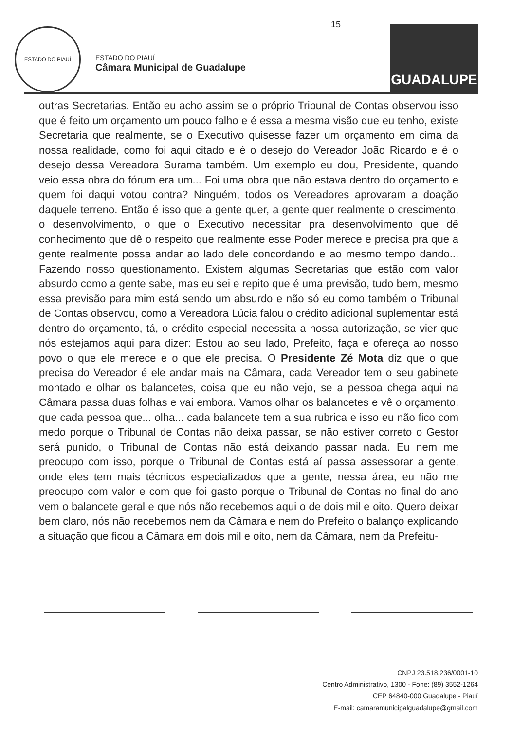ESTADO DO PIAUÍ
ESTADO DO PIAUÍ
Câmara Municipal de Guadalupe
15
GUADALUPE
outras Secretarias. Então eu acho assim se o próprio Tribunal de Contas observou isso que é feito um orçamento um pouco falho e é essa a mesma visão que eu tenho, existe Secretaria que realmente, se o Executivo quisesse fazer um orçamento em cima da nossa realidade, como foi aqui citado e é o desejo do Vereador João Ricardo e é o desejo dessa Vereadora Surama também. Um exemplo eu dou, Presidente, quando veio essa obra do fórum era um... Foi uma obra que não estava dentro do orçamento e quem foi daqui votou contra? Ninguém, todos os Vereadores aprovaram a doação daquele terreno. Então é isso que a gente quer, a gente quer realmente o crescimento, o desenvolvimento, o que o Executivo necessitar pra desenvolvimento que dê conhecimento que dê o respeito que realmente esse Poder merece e precisa pra que a gente realmente possa andar ao lado dele concordando e ao mesmo tempo dando... Fazendo nosso questionamento. Existem algumas Secretarias que estão com valor absurdo como a gente sabe, mas eu sei e repito que é uma previsão, tudo bem, mesmo essa previsão para mim está sendo um absurdo e não só eu como também o Tribunal de Contas observou, como a Vereadora Lúcia falou o crédito adicional suplementar está dentro do orçamento, tá, o crédito especial necessita a nossa autorização, se vier que nós estejamos aqui para dizer: Estou ao seu lado, Prefeito, faça e ofereça ao nosso povo o que ele merece e o que ele precisa. O Presidente Zé Mota diz que o que precisa do Vereador é ele andar mais na Câmara, cada Vereador tem o seu gabinete montado e olhar os balancetes, coisa que eu não vejo, se a pessoa chega aqui na Câmara passa duas folhas e vai embora. Vamos olhar os balancetes e vê o orçamento, que cada pessoa que... olha... cada balancete tem a sua rubrica e isso eu não fico com medo porque o Tribunal de Contas não deixa passar, se não estiver correto o Gestor será punido, o Tribunal de Contas não está deixando passar nada. Eu nem me preocupo com isso, porque o Tribunal de Contas está aí passa assessorar a gente, onde eles tem mais técnicos especializados que a gente, nessa área, eu não me preocupo com valor e com que foi gasto porque o Tribunal de Contas no final do ano vem o balancete geral e que nós não recebemos aqui o de dois mil e oito. Quero deixar bem claro, nós não recebemos nem da Câmara e nem do Prefeito o balanço explicando a situação que ficou a Câmara em dois mil e oito, nem da Câmara, nem da Prefeitu-
CNPJ 23.518.236/0001-10
Centro Administrativo, 1300 - Fone: (89) 3552-1264
CEP 64840-000 Guadalupe - Piauí
E-mail: camaramunicipalguadalupe@gmail.com